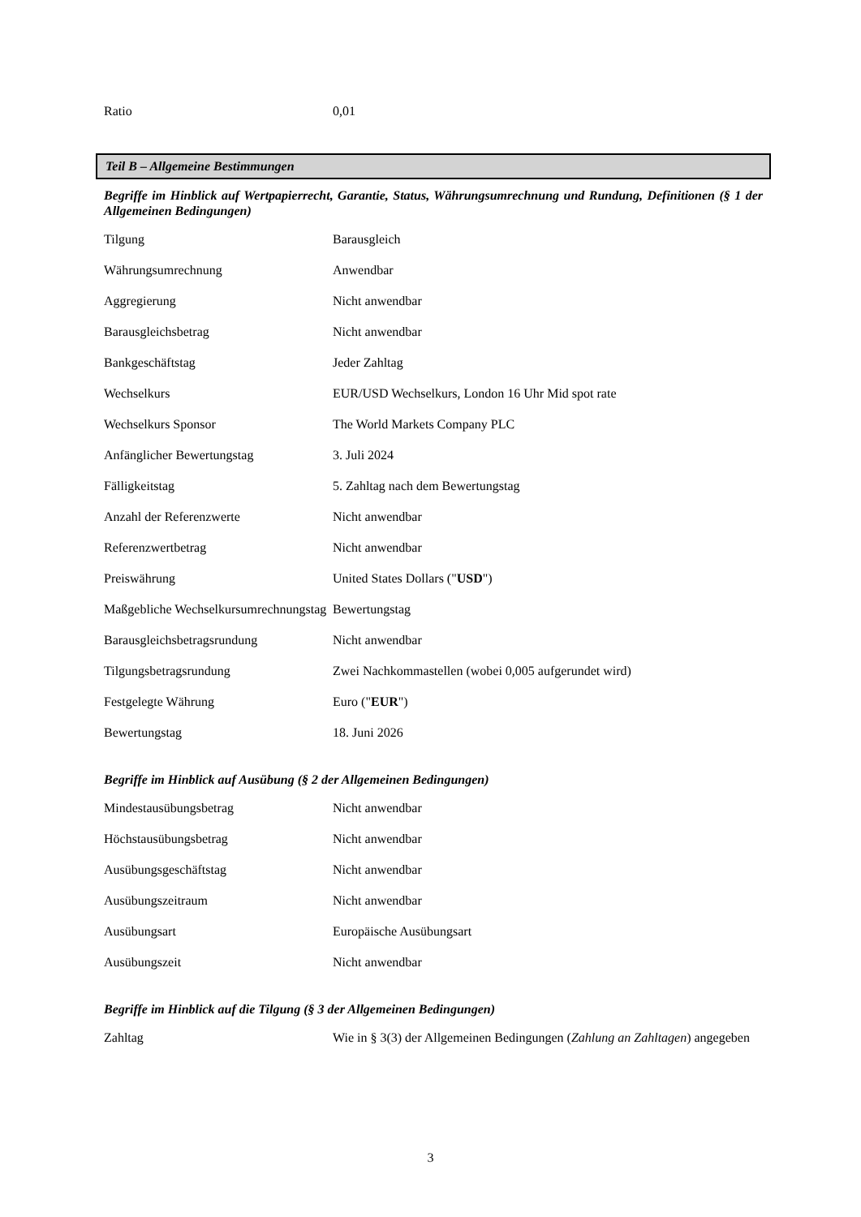| Ratio | 0,01 |
Teil B – Allgemeine Bestimmungen
Begriffe im Hinblick auf Wertpapierrecht, Garantie, Status, Währungsumrechnung und Rundung, Definitionen (§ 1 der Allgemeinen Bedingungen)
| Tilgung | Barausgleich |
| Währungsumrechnung | Anwendbar |
| Aggregierung | Nicht anwendbar |
| Barausgleichsbetrag | Nicht anwendbar |
| Bankgeschäftstag | Jeder Zahltag |
| Wechselkurs | EUR/USD Wechselkurs, London 16 Uhr Mid spot rate |
| Wechselkurs Sponsor | The World Markets Company PLC |
| Anfänglicher Bewertungstag | 3. Juli 2024 |
| Fälligkeitstag | 5. Zahltag nach dem Bewertungstag |
| Anzahl der Referenzwerte | Nicht anwendbar |
| Referenzwertbetrag | Nicht anwendbar |
| Preiswährung | United States Dollars (" USD ") |
| Maßgebliche Wechselkursumrechnungstag | Bewertungstag |
| Barausgleichsbetragsrundung | Nicht anwendbar |
| Tilgungsbetragsrundung | Zwei Nachkommastellen (wobei 0,005 aufgerundet wird) |
| Festgelegte Währung | Euro (" EUR ") |
| Bewertungstag | 18. Juni 2026 |
Begriffe im Hinblick auf Ausübung (§ 2 der Allgemeinen Bedingungen)
| Mindestausübungsbetrag | Nicht anwendbar |
| Höchstausübungsbetrag | Nicht anwendbar |
| Ausübungsgeschäftstag | Nicht anwendbar |
| Ausübungszeitraum | Nicht anwendbar |
| Ausübungsart | Europäische Ausübungsart |
| Ausübungszeit | Nicht anwendbar |
Begriffe im Hinblick auf die Tilgung (§ 3 der Allgemeinen Bedingungen)
| Zahltag | Wie in § 3(3) der Allgemeinen Bedingungen ( Zahlung an Zahltagen ) angegeben |
3